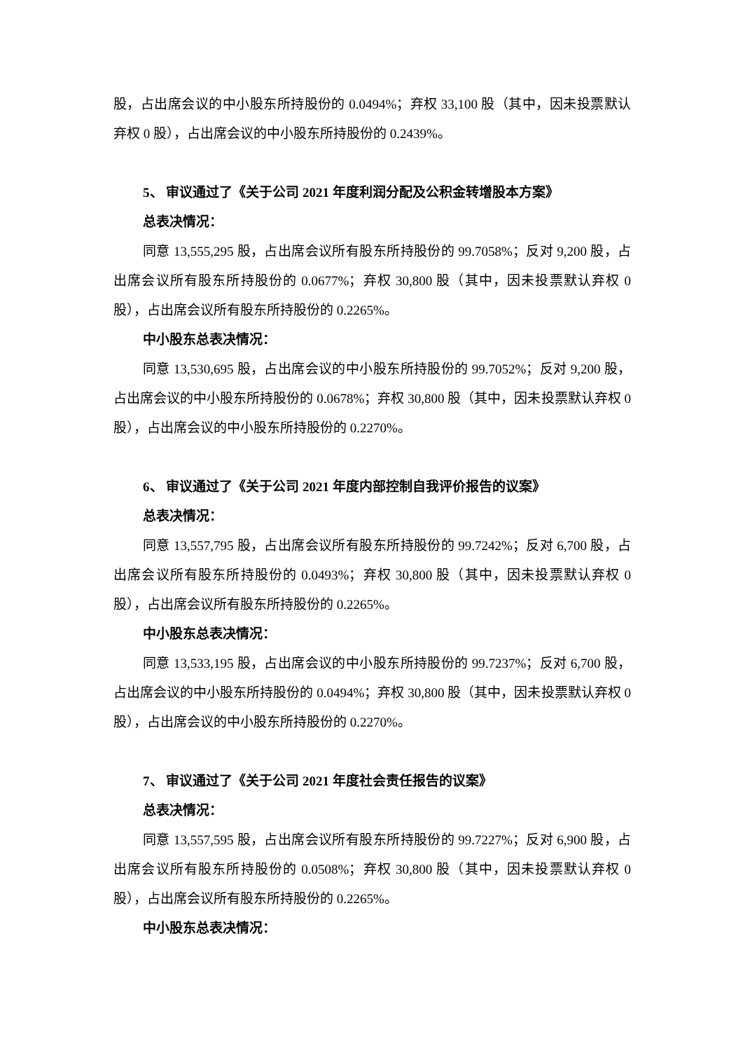股，占出席会议的中小股东所持股份的 0.0494%；弃权 33,100 股（其中，因未投票默认弃权 0 股），占出席会议的中小股东所持股份的 0.2439%。
5、 审议通过了《关于公司 2021 年度利润分配及公积金转增股本方案》
总表决情况：
同意 13,555,295 股，占出席会议所有股东所持股份的 99.7058%；反对 9,200 股，占出席会议所有股东所持股份的 0.0677%；弃权 30,800 股（其中，因未投票默认弃权 0 股），占出席会议所有股东所持股份的 0.2265%。
中小股东总表决情况：
同意 13,530,695 股，占出席会议的中小股东所持股份的 99.7052%；反对 9,200 股，占出席会议的中小股东所持股份的 0.0678%；弃权 30,800 股（其中，因未投票默认弃权 0 股），占出席会议的中小股东所持股份的 0.2270%。
6、 审议通过了《关于公司 2021 年度内部控制自我评价报告的议案》
总表决情况：
同意 13,557,795 股，占出席会议所有股东所持股份的 99.7242%；反对 6,700 股，占出席会议所有股东所持股份的 0.0493%；弃权 30,800 股（其中，因未投票默认弃权 0 股），占出席会议所有股东所持股份的 0.2265%。
中小股东总表决情况：
同意 13,533,195 股，占出席会议的中小股东所持股份的 99.7237%；反对 6,700 股，占出席会议的中小股东所持股份的 0.0494%；弃权 30,800 股（其中，因未投票默认弃权 0 股），占出席会议的中小股东所持股份的 0.2270%。
7、 审议通过了《关于公司 2021 年度社会责任报告的议案》
总表决情况：
同意 13,557,595 股，占出席会议所有股东所持股份的 99.7227%；反对 6,900 股，占出席会议所有股东所持股份的 0.0508%；弃权 30,800 股（其中，因未投票默认弃权 0 股），占出席会议所有股东所持股份的 0.2265%。
中小股东总表决情况：